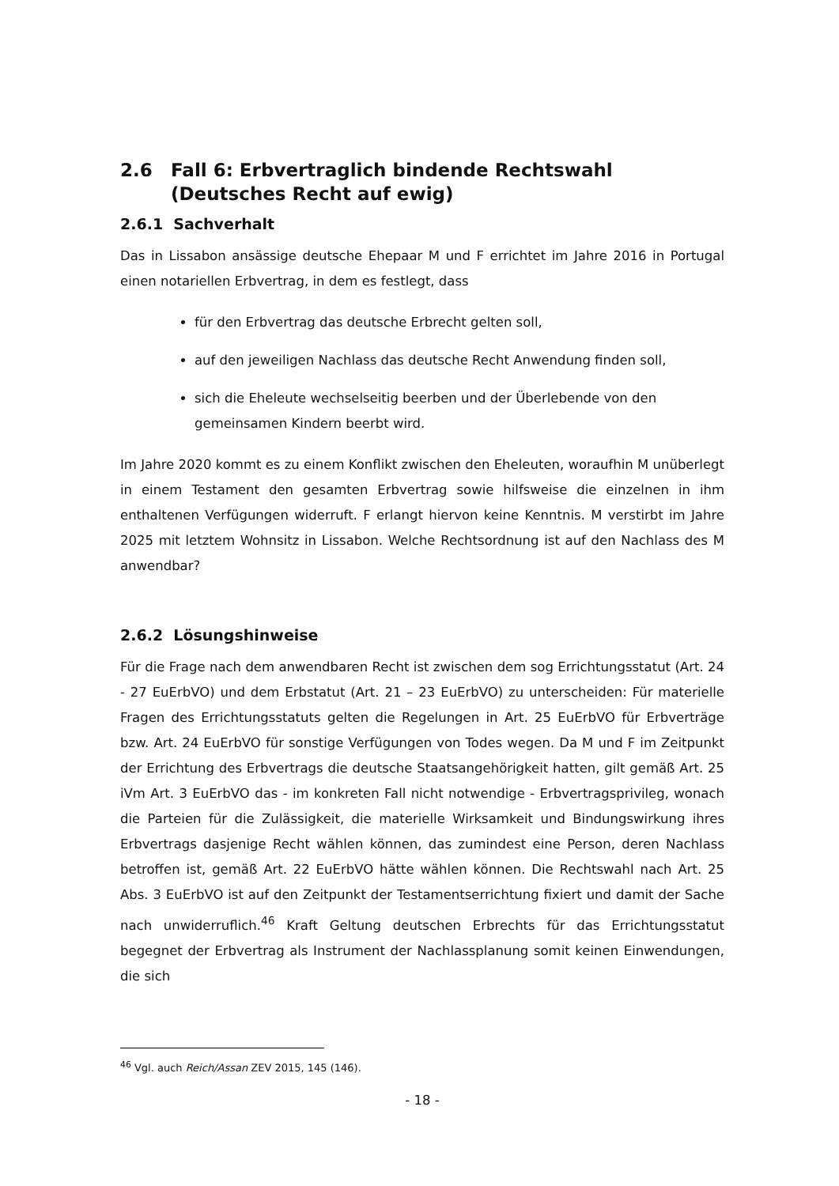2.6 Fall 6: Erbvertraglich bindende Rechtswahl
(Deutsches Recht auf ewig)
2.6.1 Sachverhalt
Das in Lissabon ansässige deutsche Ehepaar M und F errichtet im Jahre 2016 in Portugal einen notariellen Erbvertrag, in dem es festlegt, dass
für den Erbvertrag das deutsche Erbrecht gelten soll,
auf den jeweiligen Nachlass das deutsche Recht Anwendung finden soll,
sich die Eheleute wechselseitig beerben und der Überlebende von den gemeinsamen Kindern beerbt wird.
Im Jahre 2020 kommt es zu einem Konflikt zwischen den Eheleuten, woraufhin M unüberlegt in einem Testament den gesamten Erbvertrag sowie hilfsweise die einzelnen in ihm enthaltenen Verfügungen widerruft. F erlangt hiervon keine Kenntnis. M verstirbt im Jahre 2025 mit letztem Wohnsitz in Lissabon. Welche Rechtsordnung ist auf den Nachlass des M anwendbar?
2.6.2 Lösungshinweise
Für die Frage nach dem anwendbaren Recht ist zwischen dem sog Errichtungsstatut (Art. 24 - 27 EuErbVO) und dem Erbstatut (Art. 21 – 23 EuErbVO) zu unterscheiden: Für materielle Fragen des Errichtungsstatuts gelten die Regelungen in Art. 25 EuErbVO für Erbverträge bzw. Art. 24 EuErbVO für sonstige Verfügungen von Todes wegen. Da M und F im Zeitpunkt der Errichtung des Erbvertrags die deutsche Staatsangehörigkeit hatten, gilt gemäß Art. 25 iVm Art. 3 EuErbVO das - im konkreten Fall nicht notwendige - Erbvertragsprivileg, wonach die Parteien für die Zulässigkeit, die materielle Wirksamkeit und Bindungswirkung ihres Erbvertrags dasjenige Recht wählen können, das zumindest eine Person, deren Nachlass betroffen ist, gemäß Art. 22 EuErbVO hätte wählen können. Die Rechtswahl nach Art. 25 Abs. 3 EuErbVO ist auf den Zeitpunkt der Testamentserrichtung fixiert und damit der Sache nach unwiderruflich.<sup>46</sup> Kraft Geltung deutschen Erbrechts für das Errichtungsstatut begegnet der Erbvertrag als Instrument der Nachlassplanung somit keinen Einwendungen, die sich
<sup>46</sup> Vgl. auch Reich/Assan ZEV 2015, 145 (146).
- 18 -